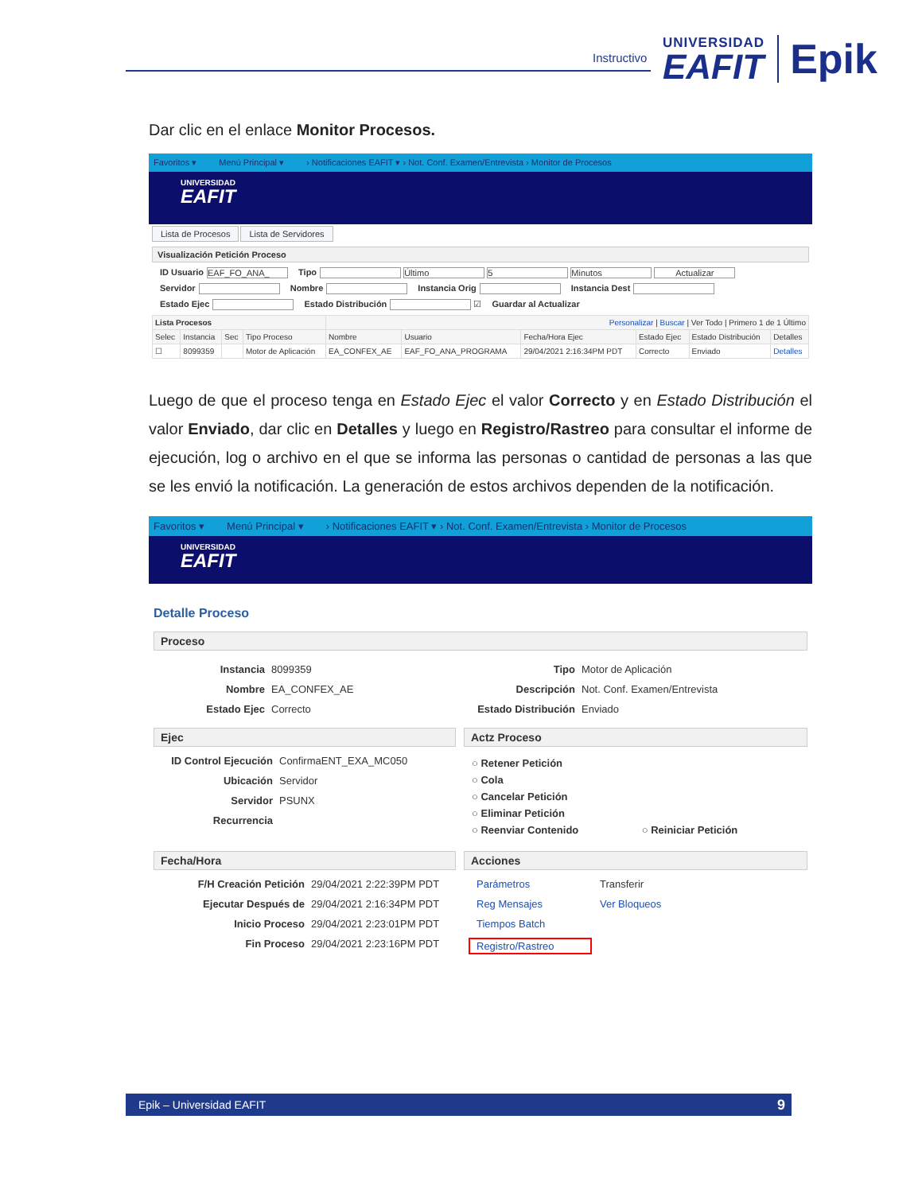Instructivo
UNIVERSIDAD
EAFIT
Epik
Dar clic en el enlace Monitor Procesos.
Favoritos ▾ Menú Principal ▾ › Notificaciones EAFIT ▾ › Not. Conf. Examen/Entrevista › Monitor de Procesos
UNIVERSIDAD
EAFIT
Lista de Procesos Lista de Servidores
Visualización Petición Proceso
ID Usuario EAF_FO_ANA_ Tipo Último 5 Minutos Actualizar
Servidor Nombre Instancia Orig Instancia Dest
Estado Ejec Estado Distribución ☑ Guardar al Actualizar
| Lista Procesos | | | | Personalizar / Buscar / Ver Todo / Primero 1 de 1 Último | | | | | |
| --- | --- | --- | --- | --- | --- | --- | --- | --- | --- |
| Selec | Instancia | Sec | Tipo Proceso | Nombre | Usuario | Fecha/Hora Ejec | Estado Ejec | Estado Distribución | Detalles |
| ☐ | 8099359 | | Motor de Aplicación | EA_CONFEX_AE | EAF_FO_ANA_PROGRAMA | 29/04/2021 2:16:34PM PDT | Correcto | Enviado | Detalles |
Luego de que el proceso tenga en Estado Ejec el valor Correcto y en Estado Distribución el valor Enviado, dar clic en Detalles y luego en Registro/Rastreo para consultar el informe de ejecución, log o archivo en el que se informa las personas o cantidad de personas a las que se les envió la notificación. La generación de estos archivos dependen de la notificación.
Favoritos ▾ Menú Principal ▾ › Notificaciones EAFIT ▾ › Not. Conf. Examen/Entrevista › Monitor de Procesos
UNIVERSIDAD
EAFIT
Detalle Proceso
Proceso
Instancia 8099359 Nombre EA_CONFEX_AE Estado Ejec Correcto
Tipo Motor de Aplicación Descripción Not. Conf. Examen/Entrevista Estado Distribución Enviado
Ejec
ID Control Ejecución ConfirmaENT_EXA_MC050 Ubicación Servidor Servidor PSUNX Recurrencia
Actz Proceso
○ Retener Petición
○ Cola
○ Cancelar Petición
○ Eliminar Petición
○ Reenviar Contenido ○ Reiniciar Petición
Fecha/Hora
F/H Creación Petición 29/04/2021 2:22:39PM PDT Ejecutar Después de 29/04/2021 2:16:34PM PDT Inicio Proceso 29/04/2021 2:23:01PM PDT Fin Proceso 29/04/2021 2:23:16PM PDT
Acciones
Parámetros Transferir Reg Mensajes Ver Bloqueos Tiempos Batch Registro/Rastreo
Epik – Universidad EAFIT 9